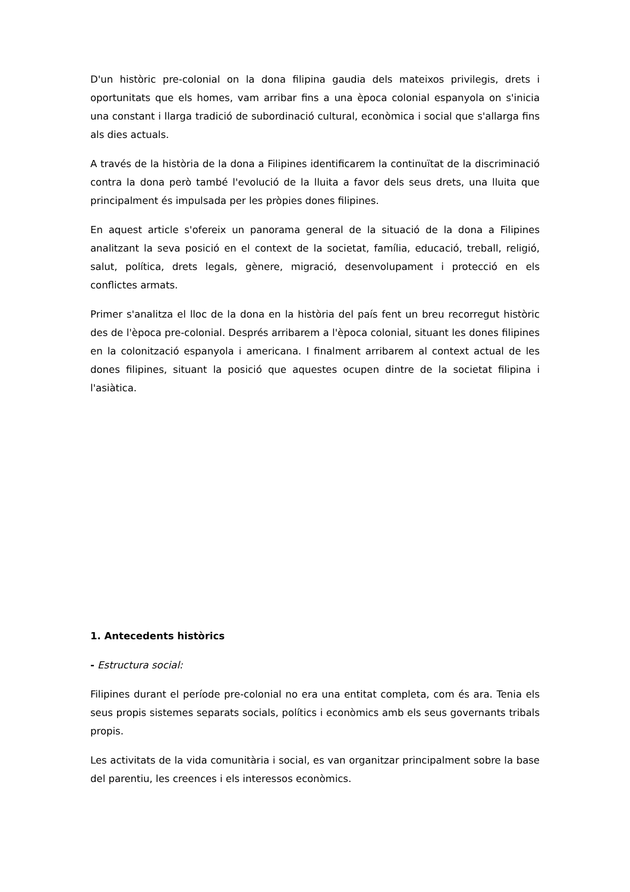D'un històric pre-colonial on la dona filipina gaudia dels mateixos privilegis, drets i oportunitats que els homes, vam arribar fins a una època colonial espanyola on s'inicia una constant i llarga tradició de subordinació cultural, econòmica i social que s'allarga fins als dies actuals.
A través de la història de la dona a Filipines identificarem la continuïtat de la discriminació contra la dona però també l'evolució de la lluita a favor dels seus drets, una lluita que principalment és impulsada per les pròpies dones filipines.
En aquest article s'ofereix un panorama general de la situació de la dona a Filipines analitzant la seva posició en el context de la societat, família, educació, treball, religió, salut, política, drets legals, gènere, migració, desenvolupament i protecció en els conflictes armats.
Primer s'analitza el lloc de la dona en la història del país fent un breu recorregut històric des de l'època pre-colonial. Després arribarem a l'època colonial, situant les dones filipines en la colonització espanyola i americana. I finalment arribarem al context actual de les dones filipines, situant la posició que aquestes ocupen dintre de la societat filipina i l'asiàtica.
1. Antecedents històrics
- Estructura social:
Filipines durant el període pre-colonial no era una entitat completa, com és ara. Tenia els seus propis sistemes separats socials, polítics i econòmics amb els seus governants tribals propis.
Les activitats de la vida comunitària i social, es van organitzar principalment sobre la base del parentiu, les creences i els interessos econòmics.